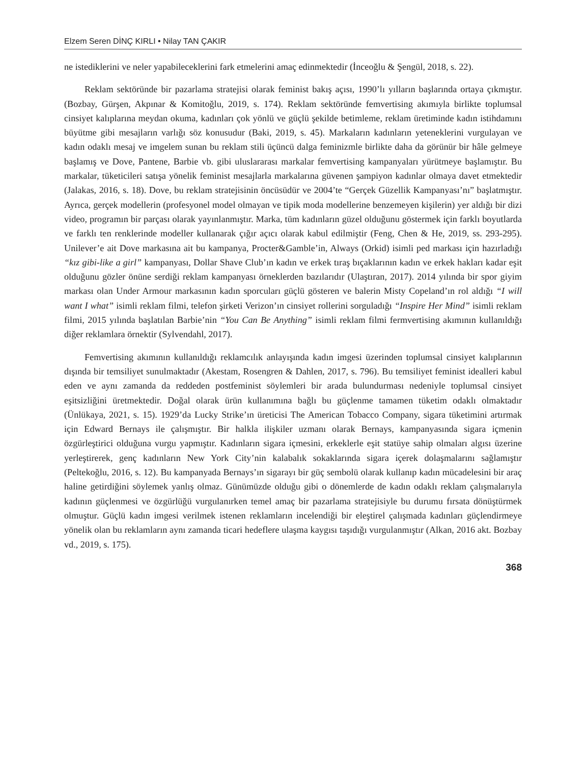Elzem Seren DİNÇ KIRLI • Nilay TAN ÇAKIR
ne istediklerini ve neler yapabileceklerini fark etmelerini amaç edinmektedir (İnceoğlu & Şengül, 2018, s. 22).
Reklam sektöründe bir pazarlama stratejisi olarak feminist bakış açısı, 1990’lı yılların başlarında ortaya çıkmıştır. (Bozbay, Gürşen, Akpınar & Komitoğlu, 2019, s. 174). Reklam sektöründe femvertising akımıyla birlikte toplumsal cinsiyet kalıplarına meydan okuma, kadınları çok yönlü ve güçlü şekilde betimleme, reklam üretiminde kadın istihdamını büyütme gibi mesajların varlığı söz konusudur (Baki, 2019, s. 45). Markaların kadınların yeteneklerini vurgulayan ve kadın odaklı mesaj ve imgelem sunan bu reklam stili üçüncü dalga feminizmle birlikte daha da görünür bir hâle gelmeye başlamış ve Dove, Pantene, Barbie vb. gibi uluslararası markalar femvertising kampanyaları yürütmeye başlamıştır. Bu markalar, tüketicileri satışa yönelik feminist mesajlarla markalarına güvenen şampiyon kadınlar olmaya davet etmektedir (Jalakas, 2016, s. 18). Dove, bu reklam stratejisinin öncüsüdür ve 2004’te “Gerçek Güzellik Kampanyası’nı” başlatmıştır. Ayrıca, gerçek modellerin (profesyonel model olmayan ve tipik moda modellerine benzemeyen kişilerin) yer aldığı bir dizi video, programın bir parçası olarak yayınlanmıştır. Marka, tüm kadınların güzel olduğunu göstermek için farklı boyutlarda ve farklı ten renklerinde modeller kullanarak çığır açıcı olarak kabul edilmiştir (Feng, Chen & He, 2019, ss. 293-295). Unilever’e ait Dove markasına ait bu kampanya, Procter&Gamble’in, Always (Orkid) isimli ped markası için hazırladığı “kız gibi-like a girl” kampanyası, Dollar Shave Club’ın kadın ve erkek tıraş bıçaklarının kadın ve erkek hakları kadar eşit olduğunu gözler önüne serdiği reklam kampanyası örneklerden bazılarıdır (Ulaştıran, 2017). 2014 yılında bir spor giyim markası olan Under Armour markasının kadın sporcuları güçlü gösteren ve balerin Misty Copeland’ın rol aldığı “I will want I what” isimli reklam filmi, telefon şirketi Verizon’ın cinsiyet rollerini sorguladığı “Inspire Her Mind” isimli reklam filmi, 2015 yılında başlatılan Barbie’nin “You Can Be Anything” isimli reklam filmi fermvertising akımının kullanıldığı diğer reklamlara örnektir (Sylvendahl, 2017).
Femvertising akımının kullanıldığı reklamcılık anlayışında kadın imgesi üzerinden toplumsal cinsiyet kalıplarının dışında bir temsiliyet sunulmaktadır (Akestam, Rosengren & Dahlen, 2017, s. 796). Bu temsiliyet feminist idealleri kabul eden ve aynı zamanda da reddeden postfeminist söylemleri bir arada bulundurması nedeniyle toplumsal cinsiyet eşitsizliğini üretmektedir. Doğal olarak ürün kullanımına bağlı bu güçlenme tamamen tüketim odaklı olmaktadır (Ünlükaya, 2021, s. 15). 1929’da Lucky Strike’ın üreticisi The American Tobacco Company, sigara tüketimini artırmak için Edward Bernays ile çalışmıştır. Bir halkla ilişkiler uzmanı olarak Bernays, kampanyasında sigara içmenin özgürleştirici olduğuna vurgu yapmıştır. Kadınların sigara içmesini, erkeklerle eşit statüye sahip olmaları algısı üzerine yerleştirerek, genç kadınların New York City’nin kalabalık sokaklarında sigara içerek dolaşmalarını sağlamıştır (Peltekoğlu, 2016, s. 12). Bu kampanyada Bernays’ın sigarayı bir güç sembolü olarak kullanıp kadın mücadelesini bir araç haline getirdiğini söylemek yanlış olmaz. Günümüzde olduğu gibi o dönemlerde de kadın odaklı reklam çalışmalarıyla kadının güçlenmesi ve özgürlüğü vurgulanırken temel amaç bir pazarlama stratejisiyle bu durumu fırsata dönüştürmek olmuştur. Güçlü kadın imgesi verilmek istenen reklamların incelendiği bir eleştirel çalışmada kadınları güçlendirmeye yönelik olan bu reklamların aynı zamanda ticari hedeflere ulaşma kaygısı taşıdığı vurgulanmıştır (Alkan, 2016 akt. Bozbay vd., 2019, s. 175).
368